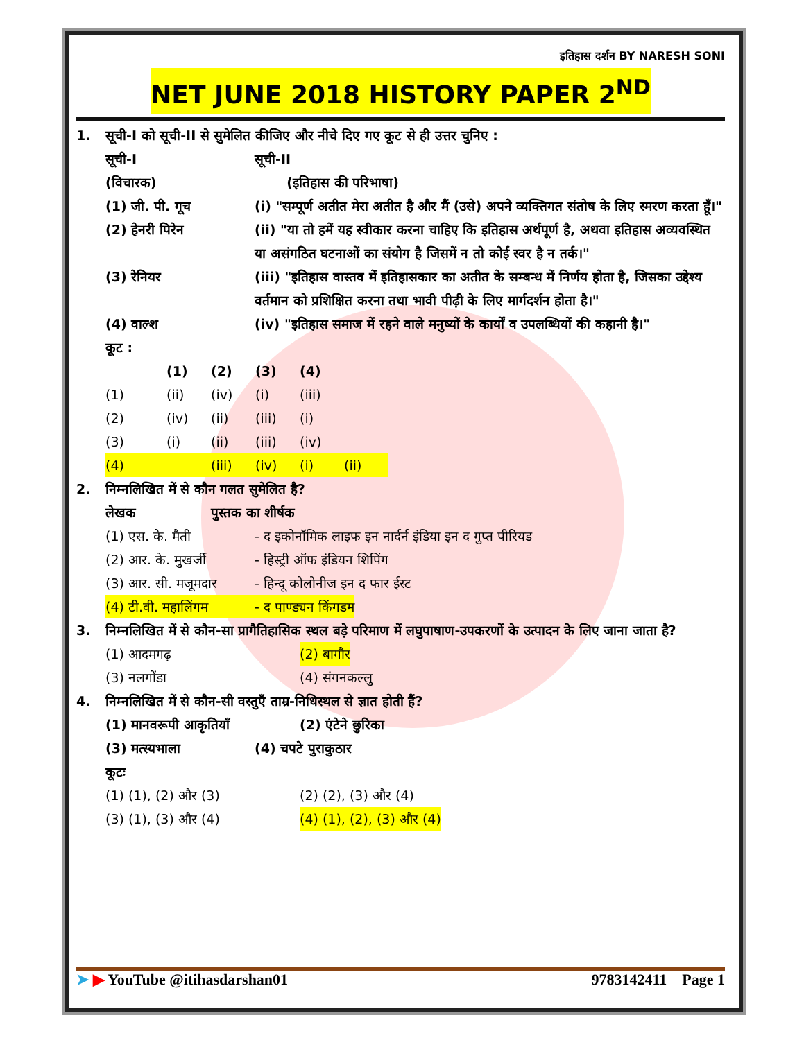इतिहास दर्शन BY NARESH SONI
NET JUNE 2018 HISTORY PAPER 2<sup>ND</sup>
1. सूची-I को सूची-II से सुमेलित कीजिए और नीचे दिए गए कूट से ही उत्तर चुनिए :
सूची-I सूची-II
(विचारक) (इतिहास की परिभाषा)
(1) जी. पी. गूच (i) "सम्पूर्ण अतीत मेरा अतीत है और मैं (उसे) अपने व्यक्तिगत संतोष के लिए स्मरण करता हूँ।"
(2) हेनरी पिरेन (ii) "या तो हमें यह स्वीकार करना चाहिए कि इतिहास अर्थपूर्ण है, अथवा इतिहास अव्यवस्थित या असंगठित घटनाओं का संयोग है जिसमें न तो कोई स्वर है न तर्क।"
(3) रेनियर (iii) "इतिहास वास्तव में इतिहासकार का अतीत के सम्बन्ध में निर्णय होता है, जिसका उद्देश्य वर्तमान को प्रशिक्षित करना तथा भावी पीढ़ी के लिए मार्गदर्शन होता है।"
(4) वाल्श (iv) "इतिहास समाज में रहने वाले मनुष्यों के कार्यों व उपलब्धियों की कहानी है।"
कूट :
(1) (2) (3) (4)
(1) (ii) (iv) (i) (iii)
(2) (iv) (ii) (iii) (i)
(3) (i) (ii) (iii) (iv)
(4) (iii) (iv) (i) (ii)
2. निम्नलिखित में से कौन गलत सुमेलित है?
लेखक पुस्तक का शीर्षक
(1) एस. के. मैती - द इकोनॉमिक लाइफ इन नार्दर्न इंडिया इन द गुप्त पीरियड
(2) आर. के. मुखर्जी
- हिस्ट्री ऑफ इंडियन शिपिंग
(3) आर. सी. मजूमदार
- हिन्दू कोलोनीज इन द फार ईस्ट
(4) टी.वी. महालिंगम
- द पाण्ड्यन किंगडम
3. निम्नलिखित में से कौन-सा प्रागैतिहासिक स्थल बड़े परिमाण में लघुपाषाण-उपकरणों के उत्पादन के लिए जाना जाता है?
(1) आदमगढ़ (2) बागौर
(3) नलगोंडा (4) संगनकल्लु
4. निम्नलिखित में से कौन-सी वस्तुएँ ताम्र-निधिस्थल से ज्ञात होती हैं?
(1) मानवरूपी आकृतियाँ (2) एंटेने छुरिका
(3) मत्स्यभाला (4) चपटे पुराकुठार
कूटः
(1) (1), (2) और (3) (2) (2), (3) और (4)
(3) (1), (3) और (4) (4) (1), (2), (3) और (4)
➤ ▶ YouTube @itihasdarshan01 9783142411 Page 1